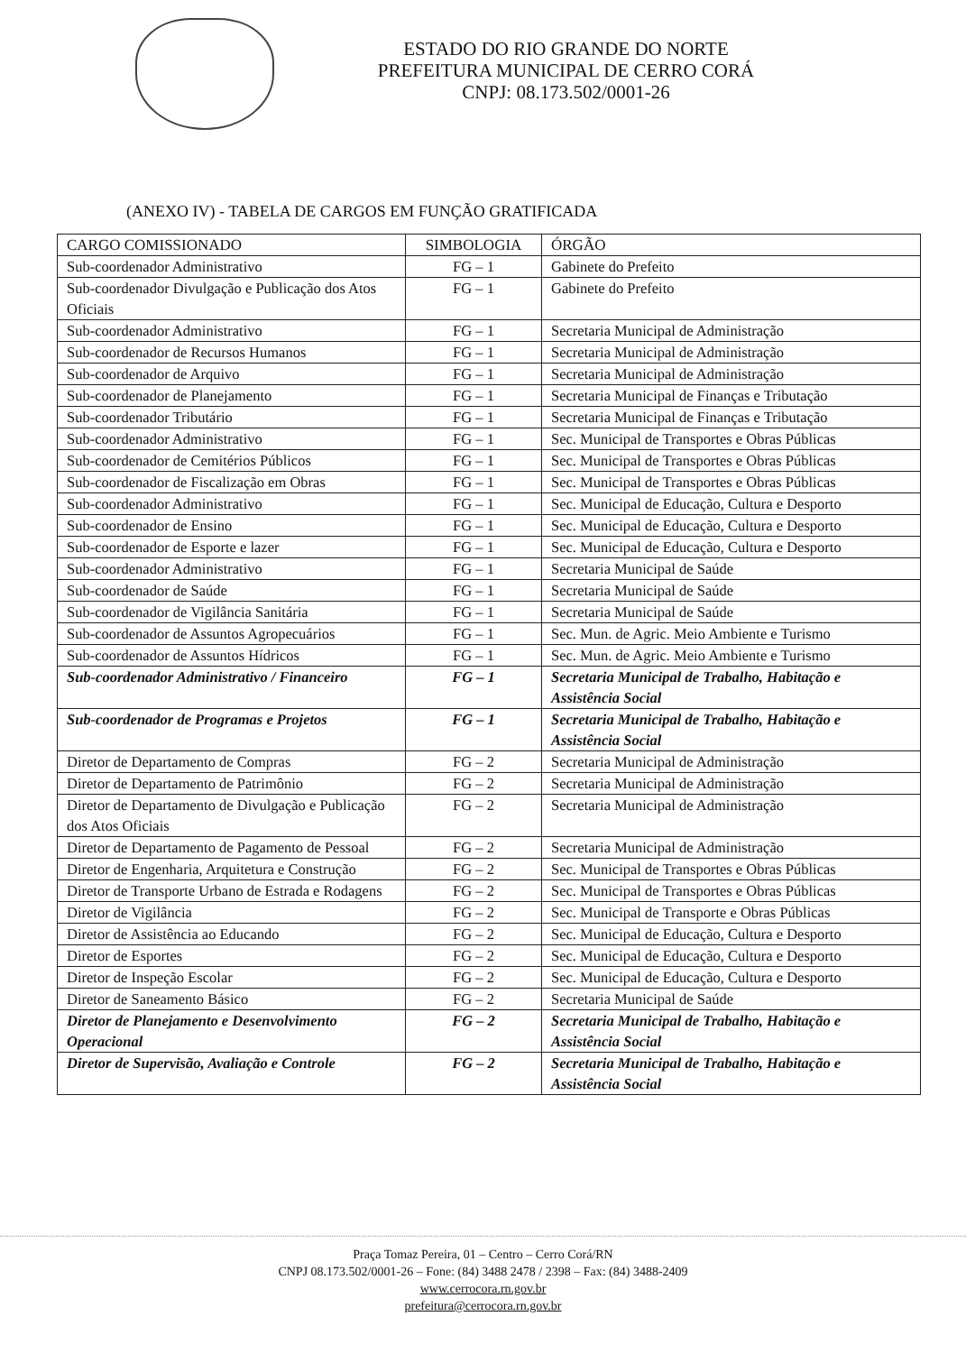ESTADO DO RIO GRANDE DO NORTE
PREFEITURA MUNICIPAL DE CERRO CORÁ
CNPJ: 08.173.502/0001-26
(ANEXO IV) - TABELA DE CARGOS EM FUNÇÃO GRATIFICADA
| CARGO COMISSIONADO | SIMBOLOGIA | ÓRGÃO |
| --- | --- | --- |
| Sub-coordenador Administrativo | FG – 1 | Gabinete do Prefeito |
| Sub-coordenador Divulgação e Publicação dos Atos Oficiais | FG – 1 | Gabinete do Prefeito |
| Sub-coordenador Administrativo | FG – 1 | Secretaria Municipal de Administração |
| Sub-coordenador de Recursos Humanos | FG – 1 | Secretaria Municipal de Administração |
| Sub-coordenador de Arquivo | FG – 1 | Secretaria Municipal de Administração |
| Sub-coordenador de Planejamento | FG – 1 | Secretaria Municipal de Finanças e Tributação |
| Sub-coordenador Tributário | FG – 1 | Secretaria Municipal de Finanças e Tributação |
| Sub-coordenador Administrativo | FG – 1 | Sec. Municipal de Transportes e Obras Públicas |
| Sub-coordenador de Cemitérios Públicos | FG – 1 | Sec. Municipal de Transportes e Obras Públicas |
| Sub-coordenador de Fiscalização em Obras | FG – 1 | Sec. Municipal de Transportes e Obras Públicas |
| Sub-coordenador Administrativo | FG – 1 | Sec. Municipal de Educação, Cultura e Desporto |
| Sub-coordenador de Ensino | FG – 1 | Sec. Municipal de Educação, Cultura e Desporto |
| Sub-coordenador de Esporte e lazer | FG – 1 | Sec. Municipal de Educação, Cultura e Desporto |
| Sub-coordenador Administrativo | FG – 1 | Secretaria Municipal de Saúde |
| Sub-coordenador de Saúde | FG – 1 | Secretaria Municipal de Saúde |
| Sub-coordenador de Vigilância Sanitária | FG – 1 | Secretaria Municipal de Saúde |
| Sub-coordenador de Assuntos Agropecuários | FG – 1 | Sec. Mun. de Agric. Meio Ambiente e Turismo |
| Sub-coordenador de Assuntos Hídricos | FG – 1 | Sec. Mun. de Agric. Meio Ambiente e Turismo |
| Sub-coordenador Administrativo / Financeiro | FG – 1 | Secretaria Municipal de Trabalho, Habitação e Assistência Social |
| Sub-coordenador de Programas e Projetos | FG – 1 | Secretaria Municipal de Trabalho, Habitação e Assistência Social |
| Diretor de Departamento de Compras | FG – 2 | Secretaria Municipal de Administração |
| Diretor de Departamento de Patrimônio | FG – 2 | Secretaria Municipal de Administração |
| Diretor de Departamento de Divulgação e Publicação dos Atos Oficiais | FG – 2 | Secretaria Municipal de Administração |
| Diretor de Departamento de Pagamento de Pessoal | FG – 2 | Secretaria Municipal de Administração |
| Diretor de Engenharia, Arquitetura e Construção | FG – 2 | Sec. Municipal de Transportes e Obras Públicas |
| Diretor de Transporte Urbano de Estrada e Rodagens | FG – 2 | Sec. Municipal de Transportes e Obras Públicas |
| Diretor de Vigilância | FG – 2 | Sec. Municipal de Transporte e Obras Públicas |
| Diretor de Assistência ao Educando | FG – 2 | Sec. Municipal de Educação, Cultura e Desporto |
| Diretor de Esportes | FG – 2 | Sec. Municipal de Educação, Cultura e Desporto |
| Diretor de Inspeção Escolar | FG – 2 | Sec. Municipal de Educação, Cultura e Desporto |
| Diretor de Saneamento Básico | FG – 2 | Secretaria Municipal de Saúde |
| Diretor de Planejamento e Desenvolvimento Operacional | FG – 2 | Secretaria Municipal de Trabalho, Habitação e Assistência Social |
| Diretor de Supervisão, Avaliação e Controle | FG – 2 | Secretaria Municipal de Trabalho, Habitação e Assistência Social |
Praça Tomaz Pereira, 01 – Centro – Cerro Corá/RN
CNPJ 08.173.502/0001-26 – Fone: (84) 3488 2478 / 2398 – Fax: (84) 3488-2409
www.cerrocora.rn.gov.br
prefeitura@cerrocora.rn.gov.br